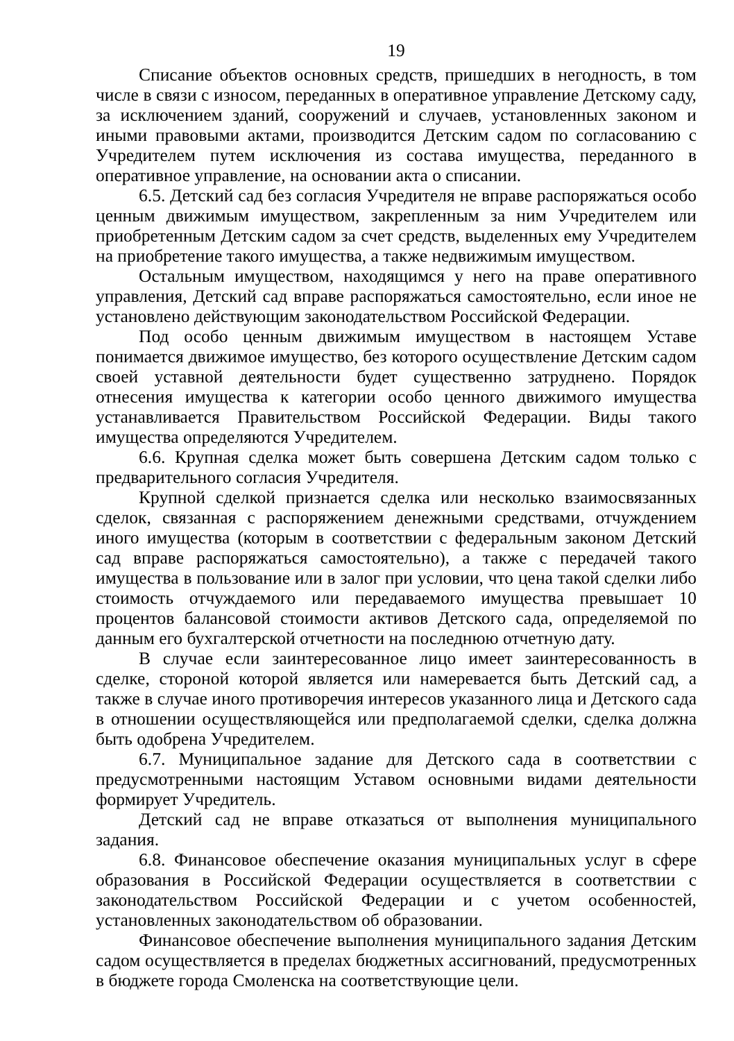19
Списание объектов основных средств, пришедших в негодность, в том числе в связи с износом, переданных в оперативное управление Детскому саду, за исключением зданий, сооружений и случаев, установленных законом и иными правовыми актами, производится Детским садом по согласованию с Учредителем путем исключения из состава имущества, переданного в оперативное управление, на основании акта о списании.
6.5. Детский сад без согласия Учредителя не вправе распоряжаться особо ценным движимым имуществом, закрепленным за ним Учредителем или приобретенным Детским садом за счет средств, выделенных ему Учредителем на приобретение такого имущества, а также недвижимым имуществом.
Остальным имуществом, находящимся у него на праве оперативного управления, Детский сад вправе распоряжаться самостоятельно, если иное не установлено действующим законодательством Российской Федерации.
Под особо ценным движимым имуществом в настоящем Уставе понимается движимое имущество, без которого осуществление Детским садом своей уставной деятельности будет существенно затруднено. Порядок отнесения имущества к категории особо ценного движимого имущества устанавливается Правительством Российской Федерации. Виды такого имущества определяются Учредителем.
6.6. Крупная сделка может быть совершена Детским садом только с предварительного согласия Учредителя.
Крупной сделкой признается сделка или несколько взаимосвязанных сделок, связанная с распоряжением денежными средствами, отчуждением иного имущества (которым в соответствии с федеральным законом Детский сад вправе распоряжаться самостоятельно), а также с передачей такого имущества в пользование или в залог при условии, что цена такой сделки либо стоимость отчуждаемого или передаваемого имущества превышает 10 процентов балансовой стоимости активов Детского сада, определяемой по данным его бухгалтерской отчетности на последнюю отчетную дату.
В случае если заинтересованное лицо имеет заинтересованность в сделке, стороной которой является или намеревается быть Детский сад, а также в случае иного противоречия интересов указанного лица и Детского сада в отношении осуществляющейся или предполагаемой сделки, сделка должна быть одобрена Учредителем.
6.7. Муниципальное задание для Детского сада в соответствии с предусмотренными настоящим Уставом основными видами деятельности формирует Учредитель.
Детский сад не вправе отказаться от выполнения муниципального задания.
6.8. Финансовое обеспечение оказания муниципальных услуг в сфере образования в Российской Федерации осуществляется в соответствии с законодательством Российской Федерации и с учетом особенностей, установленных законодательством об образовании.
Финансовое обеспечение выполнения муниципального задания Детским садом осуществляется в пределах бюджетных ассигнований, предусмотренных в бюджете города Смоленска на соответствующие цели.